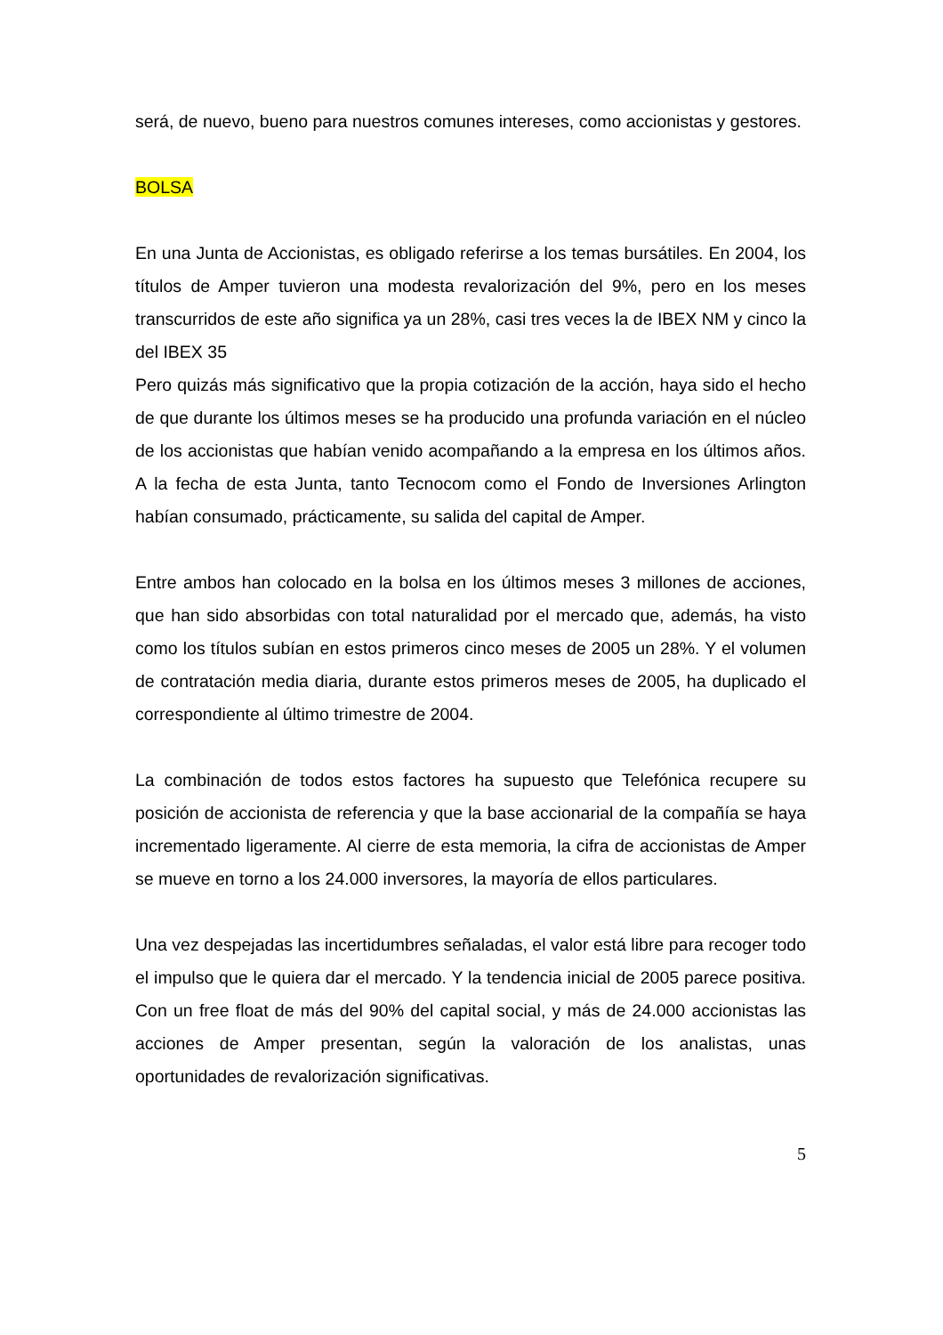será, de nuevo, bueno para nuestros comunes intereses, como accionistas y gestores.
BOLSA
En una Junta de Accionistas, es obligado referirse a los temas bursátiles. En 2004, los títulos de Amper tuvieron una modesta revalorización del 9%, pero en los meses transcurridos de este año significa ya un 28%, casi tres veces la de IBEX NM y cinco la del IBEX 35
Pero quizás más significativo que la propia cotización de la acción, haya sido el hecho de que durante los últimos meses se ha producido una profunda variación en el núcleo de los accionistas que habían venido acompañando a la empresa en los últimos años. A la fecha de esta Junta, tanto Tecnocom como el Fondo de Inversiones Arlington habían consumado, prácticamente, su salida del capital de Amper.
Entre ambos han colocado en la bolsa en los últimos meses 3 millones de acciones, que han sido absorbidas con total naturalidad por el mercado que, además, ha visto como los títulos subían en estos primeros cinco meses de 2005 un 28%. Y el volumen de contratación media diaria, durante estos primeros meses de 2005, ha duplicado el correspondiente al último trimestre de 2004.
La combinación de todos estos factores ha supuesto que Telefónica recupere su posición de accionista de referencia y que la base accionarial de la compañía se haya incrementado ligeramente. Al cierre de esta memoria, la cifra de accionistas de Amper se mueve en torno a los 24.000 inversores, la mayoría de ellos particulares.
Una vez despejadas las incertidumbres señaladas, el valor está libre para recoger todo el impulso que le quiera dar el mercado. Y la tendencia inicial de 2005 parece positiva. Con un free float de más del 90% del capital social, y más de 24.000 accionistas las acciones de Amper presentan, según la valoración de los analistas, unas oportunidades de revalorización significativas.
5